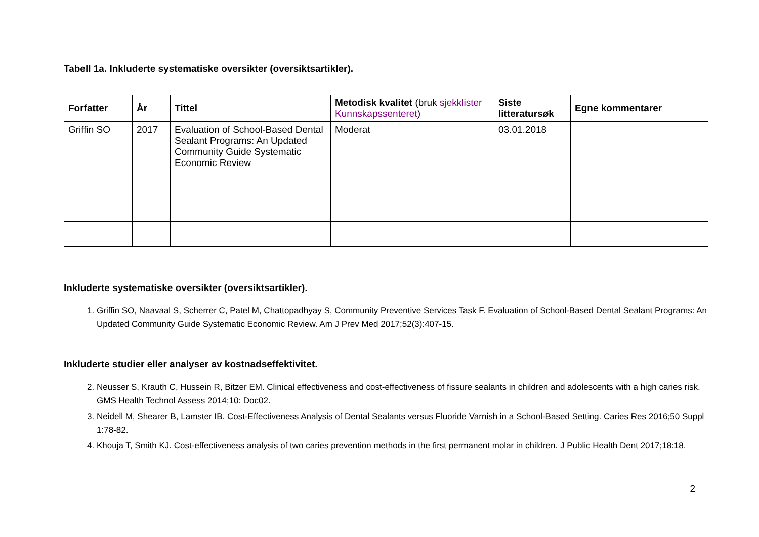Tabell 1a. Inkluderte systematiske oversikter (oversiktsartikler).
| Forfatter | År | Tittel | Metodisk kvalitet (bruk sjekklister Kunnskapssenteret ) | Siste litteratursøk | Egne kommentarer |
| --- | --- | --- | --- | --- | --- |
| Griffin SO | 2017 | Evaluation of School-Based Dental Sealant Programs: An Updated Community Guide Systematic Economic Review | Moderat | 03.01.2018 | |
Inkluderte systematiske oversikter (oversiktsartikler).
1. Griffin SO, Naavaal S, Scherrer C, Patel M, Chattopadhyay S, Community Preventive Services Task F. Evaluation of School-Based Dental Sealant Programs: An Updated Community Guide Systematic Economic Review. Am J Prev Med 2017;52(3):407-15.
Inkluderte studier eller analyser av kostnadseffektivitet.
2. Neusser S, Krauth C, Hussein R, Bitzer EM. Clinical effectiveness and cost-effectiveness of fissure sealants in children and adolescents with a high caries risk. GMS Health Technol Assess 2014;10: Doc02.
3. Neidell M, Shearer B, Lamster IB. Cost-Effectiveness Analysis of Dental Sealants versus Fluoride Varnish in a School-Based Setting. Caries Res 2016;50 Suppl 1:78-82.
4. Khouja T, Smith KJ. Cost-effectiveness analysis of two caries prevention methods in the first permanent molar in children. J Public Health Dent 2017;18:18.
2